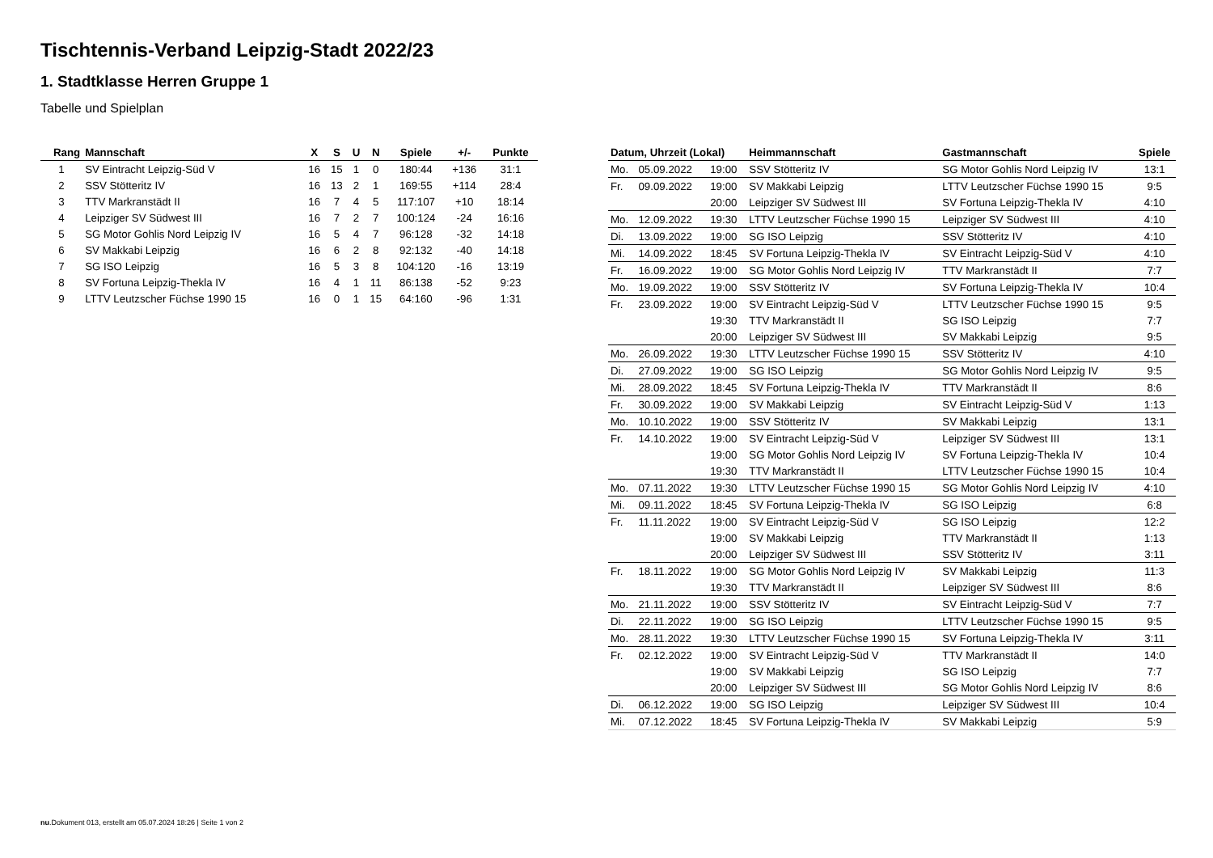Tischtennis-Verband Leipzig-Stadt 2022/23
1. Stadtklasse Herren Gruppe 1
Tabelle und Spielplan
| Rang | Mannschaft | X | S | U | N | Spiele | +/- | Punkte |
| --- | --- | --- | --- | --- | --- | --- | --- | --- |
| 1 | SV Eintracht Leipzig-Süd V | 16 | 15 | 1 | 0 | 180:44 | +136 | 31:1 |
| 2 | SSV Stötteritz IV | 16 | 13 | 2 | 1 | 169:55 | +114 | 28:4 |
| 3 | TTV Markranstädt II | 16 | 7 | 4 | 5 | 117:107 | +10 | 18:14 |
| 4 | Leipziger SV Südwest III | 16 | 7 | 2 | 7 | 100:124 | -24 | 16:16 |
| 5 | SG Motor Gohlis Nord Leipzig IV | 16 | 5 | 4 | 7 | 96:128 | -32 | 14:18 |
| 6 | SV Makkabi Leipzig | 16 | 6 | 2 | 8 | 92:132 | -40 | 14:18 |
| 7 | SG ISO Leipzig | 16 | 5 | 3 | 8 | 104:120 | -16 | 13:19 |
| 8 | SV Fortuna Leipzig-Thekla IV | 16 | 4 | 1 | 11 | 86:138 | -52 | 9:23 |
| 9 | LTTV Leutzscher Füchse 1990 15 | 16 | 0 | 1 | 15 | 64:160 | -96 | 1:31 |
| Datum, Uhrzeit (Lokal) | | | Heimmannschaft | Gastmannschaft | Spiele |
| --- | --- | --- | --- | --- | --- |
| Mo. | 05.09.2022 | 19:00 | SSV Stötteritz IV | SG Motor Gohlis Nord Leipzig IV | 13:1 |
| Fr. | 09.09.2022 | 19:00 | SV Makkabi Leipzig | LTTV Leutzscher Füchse 1990 15 | 9:5 |
| | | 20:00 | Leipziger SV Südwest III | SV Fortuna Leipzig-Thekla IV | 4:10 |
| Mo. | 12.09.2022 | 19:30 | LTTV Leutzscher Füchse 1990 15 | Leipziger SV Südwest III | 4:10 |
| Di. | 13.09.2022 | 19:00 | SG ISO Leipzig | SSV Stötteritz IV | 4:10 |
| Mi. | 14.09.2022 | 18:45 | SV Fortuna Leipzig-Thekla IV | SV Eintracht Leipzig-Süd V | 4:10 |
| Fr. | 16.09.2022 | 19:00 | SG Motor Gohlis Nord Leipzig IV | TTV Markranstädt II | 7:7 |
| Mo. | 19.09.2022 | 19:00 | SSV Stötteritz IV | SV Fortuna Leipzig-Thekla IV | 10:4 |
| Fr. | 23.09.2022 | 19:00 | SV Eintracht Leipzig-Süd V | LTTV Leutzscher Füchse 1990 15 | 9:5 |
| | | 19:30 | TTV Markranstädt II | SG ISO Leipzig | 7:7 |
| | | 20:00 | Leipziger SV Südwest III | SV Makkabi Leipzig | 9:5 |
| Mo. | 26.09.2022 | 19:30 | LTTV Leutzscher Füchse 1990 15 | SSV Stötteritz IV | 4:10 |
| Di. | 27.09.2022 | 19:00 | SG ISO Leipzig | SG Motor Gohlis Nord Leipzig IV | 9:5 |
| Mi. | 28.09.2022 | 18:45 | SV Fortuna Leipzig-Thekla IV | TTV Markranstädt II | 8:6 |
| Fr. | 30.09.2022 | 19:00 | SV Makkabi Leipzig | SV Eintracht Leipzig-Süd V | 1:13 |
| Mo. | 10.10.2022 | 19:00 | SSV Stötteritz IV | SV Makkabi Leipzig | 13:1 |
| Fr. | 14.10.2022 | 19:00 | SV Eintracht Leipzig-Süd V | Leipziger SV Südwest III | 13:1 |
| | | 19:00 | SG Motor Gohlis Nord Leipzig IV | SV Fortuna Leipzig-Thekla IV | 10:4 |
| | | 19:30 | TTV Markranstädt II | LTTV Leutzscher Füchse 1990 15 | 10:4 |
| Mo. | 07.11.2022 | 19:30 | LTTV Leutzscher Füchse 1990 15 | SG Motor Gohlis Nord Leipzig IV | 4:10 |
| Mi. | 09.11.2022 | 18:45 | SV Fortuna Leipzig-Thekla IV | SG ISO Leipzig | 6:8 |
| Fr. | 11.11.2022 | 19:00 | SV Eintracht Leipzig-Süd V | SG ISO Leipzig | 12:2 |
| | | 19:00 | SV Makkabi Leipzig | TTV Markranstädt II | 1:13 |
| | | 20:00 | Leipziger SV Südwest III | SSV Stötteritz IV | 3:11 |
| Fr. | 18.11.2022 | 19:00 | SG Motor Gohlis Nord Leipzig IV | SV Makkabi Leipzig | 11:3 |
| | | 19:30 | TTV Markranstädt II | Leipziger SV Südwest III | 8:6 |
| Mo. | 21.11.2022 | 19:00 | SSV Stötteritz IV | SV Eintracht Leipzig-Süd V | 7:7 |
| Di. | 22.11.2022 | 19:00 | SG ISO Leipzig | LTTV Leutzscher Füchse 1990 15 | 9:5 |
| Mo. | 28.11.2022 | 19:30 | LTTV Leutzscher Füchse 1990 15 | SV Fortuna Leipzig-Thekla IV | 3:11 |
| Fr. | 02.12.2022 | 19:00 | SV Eintracht Leipzig-Süd V | TTV Markranstädt II | 14:0 |
| | | 19:00 | SV Makkabi Leipzig | SG ISO Leipzig | 7:7 |
| | | 20:00 | Leipziger SV Südwest III | SG Motor Gohlis Nord Leipzig IV | 8:6 |
| Di. | 06.12.2022 | 19:00 | SG ISO Leipzig | Leipziger SV Südwest III | 10:4 |
| Mi. | 07.12.2022 | 18:45 | SV Fortuna Leipzig-Thekla IV | SV Makkabi Leipzig | 5:9 |
nu.Dokument 013, erstellt am 05.07.2024 18:26 | Seite 1 von 2